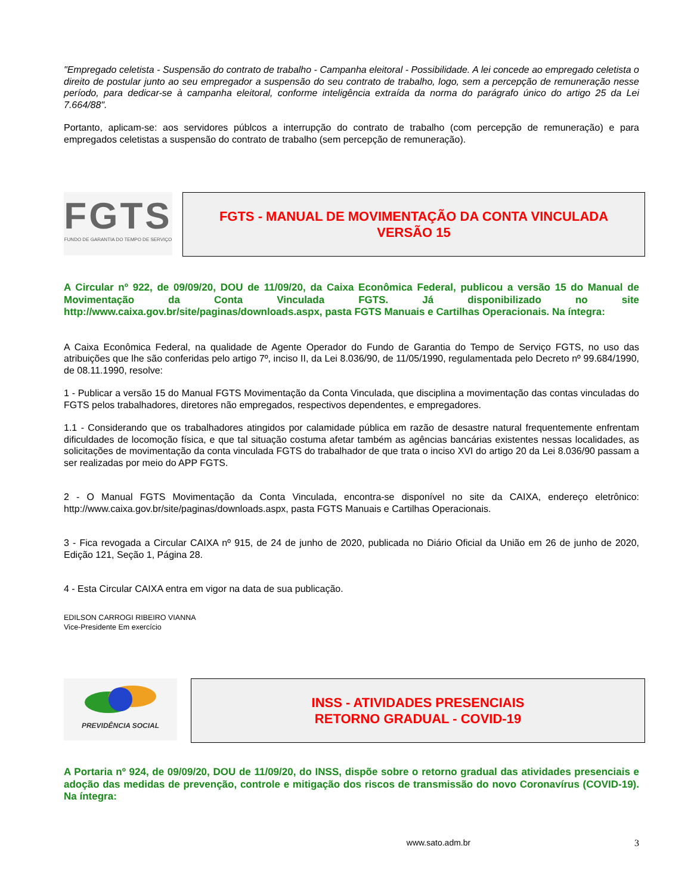"Empregado celetista - Suspensão do contrato de trabalho - Campanha eleitoral - Possibilidade. A lei concede ao empregado celetista o direito de postular junto ao seu empregador a suspensão do seu contrato de trabalho, logo, sem a percepção de remuneração nesse período, para dedicar-se à campanha eleitoral, conforme inteligência extraída da norma do parágrafo único do artigo 25 da Lei 7.664/88".
Portanto, aplicam-se: aos servidores públcos a interrupção do contrato de trabalho (com percepção de remuneração) e para empregados celetistas a suspensão do contrato de trabalho (sem percepção de remuneração).
FGTS
FUNDO DE GARANTIA DO TEMPO DE SERVIÇO
FGTS - MANUAL DE MOVIMENTAÇÃO DA CONTA VINCULADA
VERSÃO 15
A Circular nº 922, de 09/09/20, DOU de 11/09/20, da Caixa Econômica Federal, publicou a versão 15 do Manual de Movimentação da Conta Vinculada FGTS. Já disponibilizado no site http://www.caixa.gov.br/site/paginas/downloads.aspx, pasta FGTS Manuais e Cartilhas Operacionais. Na íntegra:
A Caixa Econômica Federal, na qualidade de Agente Operador do Fundo de Garantia do Tempo de Serviço FGTS, no uso das atribuições que lhe são conferidas pelo artigo 7º, inciso II, da Lei 8.036/90, de 11/05/1990, regulamentada pelo Decreto nº 99.684/1990, de 08.11.1990, resolve:
1 - Publicar a versão 15 do Manual FGTS Movimentação da Conta Vinculada, que disciplina a movimentação das contas vinculadas do FGTS pelos trabalhadores, diretores não empregados, respectivos dependentes, e empregadores.
1.1 - Considerando que os trabalhadores atingidos por calamidade pública em razão de desastre natural frequentemente enfrentam dificuldades de locomoção física, e que tal situação costuma afetar também as agências bancárias existentes nessas localidades, as solicitações de movimentação da conta vinculada FGTS do trabalhador de que trata o inciso XVI do artigo 20 da Lei 8.036/90 passam a ser realizadas por meio do APP FGTS.
2 - O Manual FGTS Movimentação da Conta Vinculada, encontra-se disponível no site da CAIXA, endereço eletrônico: http://www.caixa.gov.br/site/paginas/downloads.aspx, pasta FGTS Manuais e Cartilhas Operacionais.
3 - Fica revogada a Circular CAIXA nº 915, de 24 de junho de 2020, publicada no Diário Oficial da União em 26 de junho de 2020, Edição 121, Seção 1, Página 28.
4 - Esta Circular CAIXA entra em vigor na data de sua publicação.
EDILSON CARROGI RIBEIRO VIANNA
Vice-Presidente Em exercício
PREVIDÊNCIA SOCIAL
INSS - ATIVIDADES PRESENCIAIS
RETORNO GRADUAL - COVID-19
A Portaria nº 924, de 09/09/20, DOU de 11/09/20, do INSS, dispõe sobre o retorno gradual das atividades presenciais e adoção das medidas de prevenção, controle e mitigação dos riscos de transmissão do novo Coronavírus (COVID-19). Na íntegra:
www.sato.adm.br 3